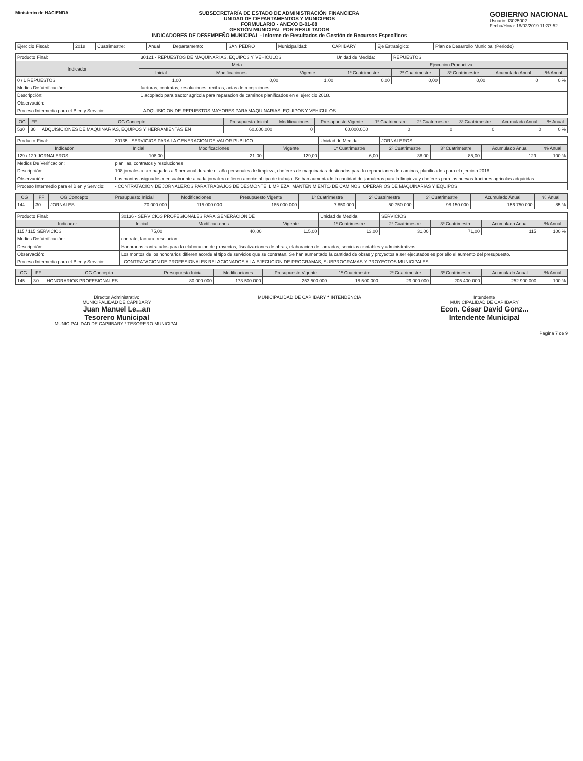Ministerio de HACIENDA SUBSECRETARÍA DE ESTADO DE ADMINISTRACIÓN FINANCIERA
UNIDAD DE DEPARTAMENTOS Y MUNICIPIOS
FORMULARIO - ANEXO B-01-08
GESTIÓN MUNICIPAL POR RESULTADOS
INDICADORES DE DESEMPEÑO MUNICIPAL - Informe de Resultados de Gestión de Recursos Específicos
GOBIERNO NACIONAL
Usuario: I3025002
Fecha/Hora: 18/02/2019 11:37:52
| Ejercicio Fiscal: | 2018 | Cuatrimestre: | Anual | Departamento: | SAN PEDRO | Municipalidad: | CAPIIBARY | Eje Estratégico: | Plan de Desarrollo Municipal (Periodo) |
| Producto Final: | 30121 - REPUESTOS DE MAQUINARIAS, EQUIPOS Y VEHICULOS | | | Unidad de Medida: | REPUESTOS | | | |
| Indicador | Meta | | | Ejecución Productiva | | | | |
| | Inicial | Modificaciones | Vigente | 1º Cuatrimestre | 2º Cuatrimestre | 3º Cuatrimestre | Acumulado Anual | % Anual |
| 0 / 1 REPUESTOS | 1,00 | 0,00 | 1,00 | 0,00 | 0,00 | 0,00 | 0 | 0 % |
| Medios De Verificación: | facturas, contratos, resoluciones, recibos, actas de recepciones | | | | | | | |
| Descripción: | 1 acoplado para tractor agricola para reparacion de caminos planificados en el ejercicio 2018. | | | | | | | |
| Observación: | | | | | | | | |
| Proceso Intermedio para el Bien y Servicio: | - ADQUISICION DE REPUESTOS MAYORES PARA MAQUINARIAS, EQUIPOS Y VEHICULOS | | | | | | | |
| OG | FF | OG Concepto | Presupuesto Inicial | Modificaciones | Presupuesto Vigente | 1º Cuatrimestre | 2º Cuatrimestre | 3º Cuatrimestre | Acumulado Anual | % Anual |
| --- | --- | --- | --- | --- | --- | --- | --- | --- | --- | --- |
| 530 | 30 | ADQUISICIONES DE MAQUINARIAS, EQUIPOS Y HERRAMIENTAS EN | 60.000.000 | 0 | 60.000.000 | 0 | 0 | 0 | 0 | 0 % |
| Producto Final: | 30135 - SERVICIOS PARA LA GENERACION DE VALOR PUBLICO | | | Unidad de Medida: | JORNALEROS | | | |
| Indicador | Inicial | Modificaciones | Vigente | 1º Cuatrimestre | 2º Cuatrimestre | 3º Cuatrimestre | Acumulado Anual | % Anual |
| 129 / 129 JORNALEROS | 108,00 | 21,00 | 129,00 | 6,00 | 38,00 | 85,00 | 129 | 100 % |
| Medios De Verificación: | planillas, contratos y resoluciones | | | | | | | |
| Descripción: | 108 jornales a ser pagados a 9 personal durante el año personales de limpieza, choferes de maquinarias destinados para la reparaciones de caminos, planificados para el ejercicio 2018. | | | | | | | |
| Observación: | Los montos asignados mensualmente a cada jornalero difieren acorde al tipo de trabajo. Se han aumentado la cantidad de jornaleros para la limpieza y choferes para los nuevos tractores agricolas adquiridas. | | | | | | | |
| Proceso Intermedio para el Bien y Servicio: | - CONTRATACION DE JORNALEROS PARA TRABAJOS DE DESMONTE, LIMPIEZA, MANTENIMIENTO DE CAMINOS, OPERARIOS DE MAQUINARIAS Y EQUIPOS | | | | | | | |
| OG | FF | OG Concepto | Presupuesto Inicial | Modificaciones | Presupuesto Vigente | 1º Cuatrimestre | 2º Cuatrimestre | 3º Cuatrimestre | Acumulado Anual | % Anual |
| --- | --- | --- | --- | --- | --- | --- | --- | --- | --- | --- |
| 144 | 30 | JORNALES | 70.000.000 | 115.000.000 | 185.000.000 | 7.850.000 | 50.750.000 | 98.150.000 | 156.750.000 | 85 % |
| Producto Final: | 30136 - SERVICIOS PROFESIONALES PARA GENERACIÓN DE | | | Unidad de Medida: | SERVICIOS | | | |
| Indicador | Inicial | Modificaciones | Vigente | 1º Cuatrimestre | 2º Cuatrimestre | 3º Cuatrimestre | Acumulado Anual | % Anual |
| 115 / 115 SERVICIOS | 75,00 | 40,00 | 115,00 | 13,00 | 31,00 | 71,00 | 115 | 100 % |
| Medios De Verificación: | contrato, factura, resolucion | | | | | | | |
| Descripción: | Honorarios contratados para la elaboracion de proyectos, fiscalizaciones de obras, elaboracion de llamados, servicios contables y administrativos. | | | | | | | |
| Observación: | Los montos de los honorarios difieren acorde al tipo de servicios que se contratan. Se han aumentado la cantidad de obras y proyectos a ser ejecutados es por ello el aumento del presupuesto. | | | | | | | |
| Proceso Intermedio para el Bien y Servicio: | - CONTRATACION DE PROFESIONALES RELACIONADOS A LA EJECUCION DE PROGRAMAS, SUBPROGRAMAS Y PROYECTOS MUNICIPALES | | | | | | | |
| OG | FF | OG Concepto | Presupuesto Inicial | Modificaciones | Presupuesto Vigente | 1º Cuatrimestre | 2º Cuatrimestre | 3º Cuatrimestre | Acumulado Anual | % Anual |
| --- | --- | --- | --- | --- | --- | --- | --- | --- | --- | --- |
| 145 | 30 | HONORARIOS PROFESIONALES | 80.000.000 | 173.500.000 | 253.500.000 | 18.500.000 | 29.000.000 | 205.400.000 | 252.900.000 | 100 % |
Director Administrativo
MUNICIPALIDAD DE CAPIIBARY
Juan Manuel Le...an
Tesorero Municipal
MUNICIPALIDAD DE CAPIIBARY * TESORERO MUNICIPAL
MUNICIPALIDAD DE CAPIIBARY * INTENDENCIA
Intendente
MUNICIPALIDAD DE CAPIIBARY
Econ. César David Gonz...
Intendente Municipal
Página 7 de 9